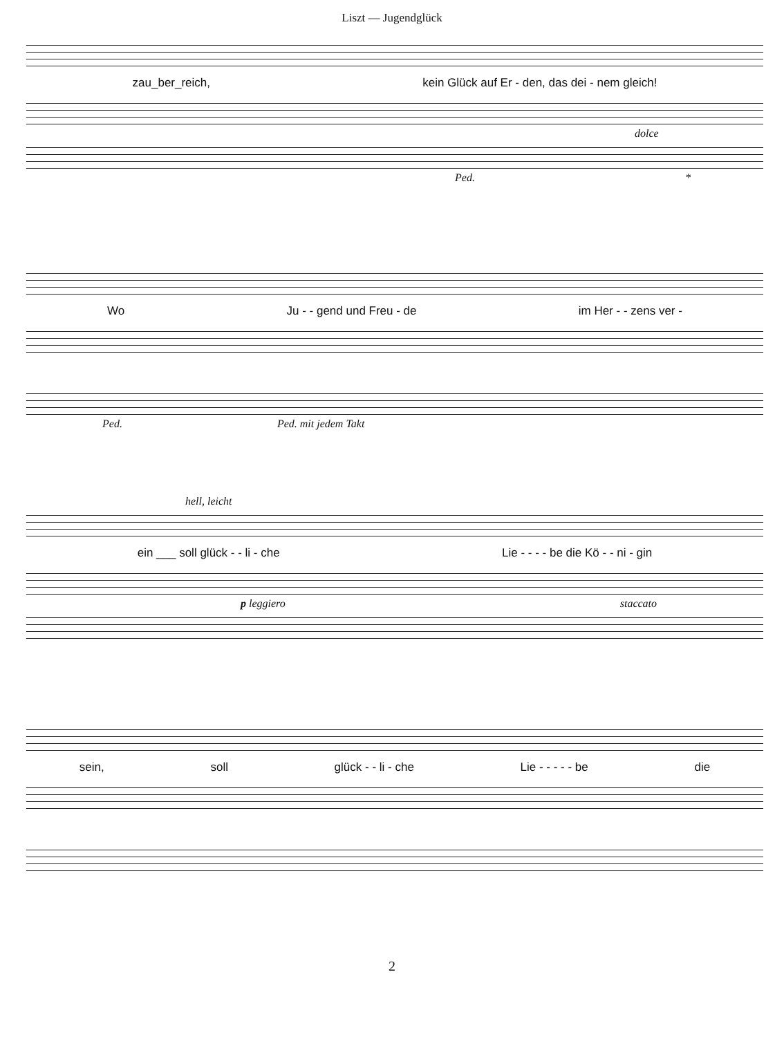Liszt — Jugendglück
zau_ber_reich, kein Glück auf Er - den, das dei - nem gleich!
dolce
Ped. *
Wo Ju - - gend und Freu - de im Her - - zens ver -
Ped. Ped. mit jedem Takt
hell, leicht
ein ___ soll glück - - li - che Lie - - - - be die Kö - - ni - gin
p leggiero staccato
sein, soll glück - - li - che Lie - - - - - be die
2